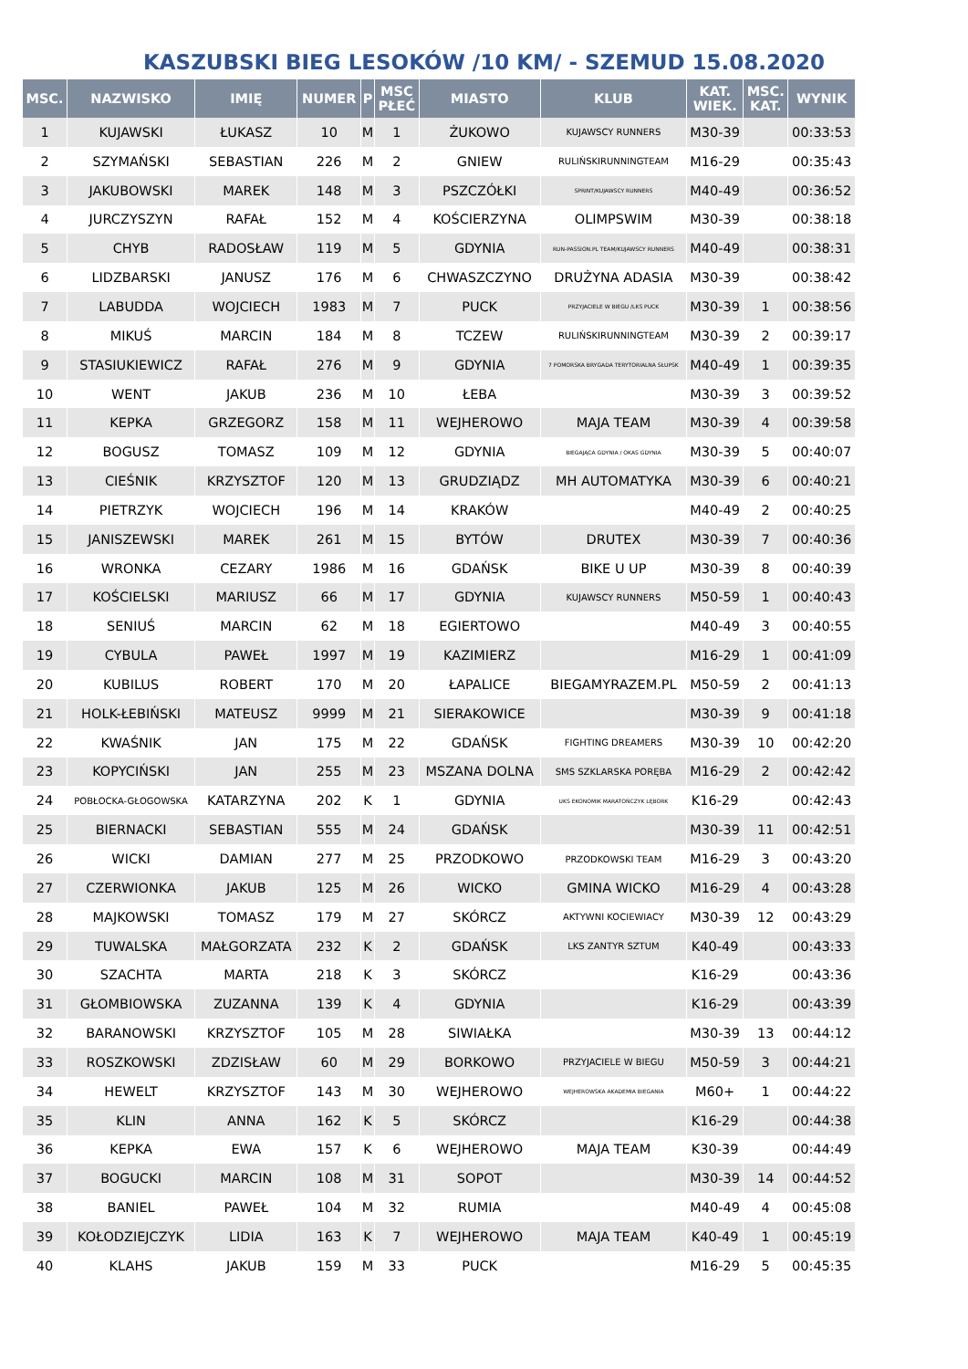KASZUBSKI BIEG LESOKÓW /10 KM/ - SZEMUD 15.08.2020
| MSC. | NAZWISKO | IMIĘ | NUMER | P | MSC PŁEĆ | MIASTO | KLUB | KAT. WIEK. | MSC. KAT. | WYNIK |
| --- | --- | --- | --- | --- | --- | --- | --- | --- | --- | --- |
| 1 | KUJAWSKI | ŁUKASZ | 10 | M | 1 | ŻUKOWO | KUJAWSCY RUNNERS | M30-39 | | 00:33:53 |
| 2 | SZYMAŃSKI | SEBASTIAN | 226 | M | 2 | GNIEW | RULIŃSKIRUNNINGTEAM | M16-29 | | 00:35:43 |
| 3 | JAKUBOWSKI | MAREK | 148 | M | 3 | PSZCZÓŁKI | SPRINT/KUJAWSCY RUNNERS | M40-49 | | 00:36:52 |
| 4 | JURCZYSZYN | RAFAŁ | 152 | M | 4 | KOŚCIERZYNA | OLIMPSWIM | M30-39 | | 00:38:18 |
| 5 | CHYB | RADOSŁAW | 119 | M | 5 | GDYNIA | RUN-PASSION.PL TEAM/KUJAWSCY RUNNERS | M40-49 | | 00:38:31 |
| 6 | LIDZBARSKI | JANUSZ | 176 | M | 6 | CHWASZCZYNO | DRUŻYNA ADASIA | M30-39 | | 00:38:42 |
| 7 | LABUDDA | WOJCIECH | 1983 | M | 7 | PUCK | PRZYJACIELE W BIEGU /LKS PUCK | M30-39 | 1 | 00:38:56 |
| 8 | MIKUŚ | MARCIN | 184 | M | 8 | TCZEW | RULIŃSKIRUNNINGTEAM | M30-39 | 2 | 00:39:17 |
| 9 | STASIUKIEWICZ | RAFAŁ | 276 | M | 9 | GDYNIA | 7 POMORSKA BRYGADA TERYTORIALNA SŁUPSK | M40-49 | 1 | 00:39:35 |
| 10 | WENT | JAKUB | 236 | M | 10 | ŁEBA | | M30-39 | 3 | 00:39:52 |
| 11 | KEPKA | GRZEGORZ | 158 | M | 11 | WEJHEROWO | MAJA TEAM | M30-39 | 4 | 00:39:58 |
| 12 | BOGUSZ | TOMASZ | 109 | M | 12 | GDYNIA | BIEGAJĄCA GDYNIA / OKAS GDYNIA | M30-39 | 5 | 00:40:07 |
| 13 | CIEŚNIK | KRZYSZTOF | 120 | M | 13 | GRUDZIĄDZ | MH AUTOMATYKA | M30-39 | 6 | 00:40:21 |
| 14 | PIETRZYK | WOJCIECH | 196 | M | 14 | KRAKÓW | | M40-49 | 2 | 00:40:25 |
| 15 | JANISZEWSKI | MAREK | 261 | M | 15 | BYTÓW | DRUTEX | M30-39 | 7 | 00:40:36 |
| 16 | WRONKA | CEZARY | 1986 | M | 16 | GDAŃSK | BIKE U UP | M30-39 | 8 | 00:40:39 |
| 17 | KOŚCIELSKI | MARIUSZ | 66 | M | 17 | GDYNIA | KUJAWSCY RUNNERS | M50-59 | 1 | 00:40:43 |
| 18 | SENIUŚ | MARCIN | 62 | M | 18 | EGIERTOWO | | M40-49 | 3 | 00:40:55 |
| 19 | CYBULA | PAWEŁ | 1997 | M | 19 | KAZIMIERZ | | M16-29 | 1 | 00:41:09 |
| 20 | KUBILUS | ROBERT | 170 | M | 20 | ŁAPALICE | BIEGAMYRAZEM.PL | M50-59 | 2 | 00:41:13 |
| 21 | HOLK-ŁEBIŃSKI | MATEUSZ | 9999 | M | 21 | SIERAKOWICE | | M30-39 | 9 | 00:41:18 |
| 22 | KWAŚNIK | JAN | 175 | M | 22 | GDAŃSK | FIGHTING DREAMERS | M30-39 | 10 | 00:42:20 |
| 23 | KOPYCIŃSKI | JAN | 255 | M | 23 | MSZANA DOLNA | SMS SZKLARSKA PORĘBA | M16-29 | 2 | 00:42:42 |
| 24 | POBŁOCKA-GŁOGOWSKA | KATARZYNA | 202 | K | 1 | GDYNIA | UKS EKONOMIK MARATOŃCZYK LĘBORK | K16-29 | | 00:42:43 |
| 25 | BIERNACKI | SEBASTIAN | 555 | M | 24 | GDAŃSK | | M30-39 | 11 | 00:42:51 |
| 26 | WICKI | DAMIAN | 277 | M | 25 | PRZODKOWO | PRZODKOWSKI TEAM | M16-29 | 3 | 00:43:20 |
| 27 | CZERWIONKA | JAKUB | 125 | M | 26 | WICKO | GMINA WICKO | M16-29 | 4 | 00:43:28 |
| 28 | MAJKOWSKI | TOMASZ | 179 | M | 27 | SKÓRCZ | AKTYWNI KOCIEWIACY | M30-39 | 12 | 00:43:29 |
| 29 | TUWALSKA | MAŁGORZATA | 232 | K | 2 | GDAŃSK | LKS ZANTYR SZTUM | K40-49 | | 00:43:33 |
| 30 | SZACHTA | MARTA | 218 | K | 3 | SKÓRCZ | | K16-29 | | 00:43:36 |
| 31 | GŁOMBIOWSKA | ZUZANNA | 139 | K | 4 | GDYNIA | | K16-29 | | 00:43:39 |
| 32 | BARANOWSKI | KRZYSZTOF | 105 | M | 28 | SIWIAŁKA | | M30-39 | 13 | 00:44:12 |
| 33 | ROSZKOWSKI | ZDZISŁAW | 60 | M | 29 | BORKOWO | PRZYJACIELE W BIEGU | M50-59 | 3 | 00:44:21 |
| 34 | HEWELT | KRZYSZTOF | 143 | M | 30 | WEJHEROWO | WEJHEROWSKA AKADEMIA BIEGANIA | M60+ | 1 | 00:44:22 |
| 35 | KLIN | ANNA | 162 | K | 5 | SKÓRCZ | | K16-29 | | 00:44:38 |
| 36 | KEPKA | EWA | 157 | K | 6 | WEJHEROWO | MAJA TEAM | K30-39 | | 00:44:49 |
| 37 | BOGUCKI | MARCIN | 108 | M | 31 | SOPOT | | M30-39 | 14 | 00:44:52 |
| 38 | BANIEL | PAWEŁ | 104 | M | 32 | RUMIA | | M40-49 | 4 | 00:45:08 |
| 39 | KOŁODZIEJCZYK | LIDIA | 163 | K | 7 | WEJHEROWO | MAJA TEAM | K40-49 | 1 | 00:45:19 |
| 40 | KLAHS | JAKUB | 159 | M | 33 | PUCK | | M16-29 | 5 | 00:45:35 |